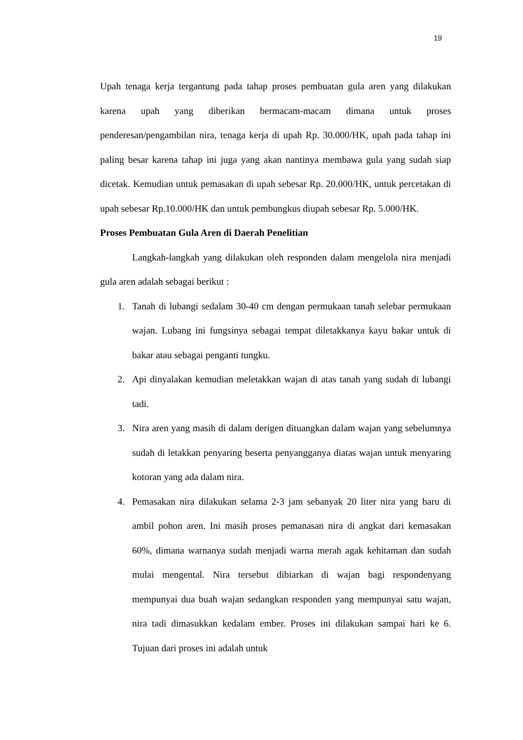19
Upah tenaga kerja tergantung pada tahap proses pembuatan gula aren yang dilakukan karena upah yang diberikan bermacam-macam dimana untuk proses penderesan/pengambilan nira, tenaga kerja di upah Rp. 30.000/HK, upah pada tahap ini paling besar karena tahap ini juga yang akan nantinya membawa gula yang sudah siap dicetak. Kemudian untuk pemasakan di upah sebesar Rp. 20.000/HK, untuk percetakan di upah sebesar Rp.10.000/HK dan untuk pembungkus diupah sebesar Rp. 5.000/HK.
Proses Pembuatan Gula Aren di Daerah Penelitian
Langkah-langkah yang dilakukan oleh responden dalam mengelola nira menjadi gula aren adalah sebagai berikut :
1. Tanah di lubangi sedalam 30-40 cm dengan permukaan tanah selebar permukaan wajan. Lubang ini fungsinya sebagai tempat diletakkanya kayu bakar untuk di bakar atau sebagai penganti tungku.
2. Api dinyalakan kemudian meletakkan wajan di atas tanah yang sudah di lubangi tadi.
3. Nira aren yang masih di dalam derigen dituangkan dalam wajan yang sebelumnya sudah di letakkan penyaring beserta penyangganya diatas wajan untuk menyaring kotoran yang ada dalam nira.
4. Pemasakan nira dilakukan selama 2-3 jam sebanyak 20 liter nira yang baru di ambil pohon aren. Ini masih proses pemanasan nira di angkat dari kemasakan 60%, dimana warnanya sudah menjadi warna merah agak kehitaman dan sudah mulai mengental. Nira tersebut dibiarkan di wajan bagi respondenyang mempunyai dua buah wajan sedangkan responden yang mempunyai satu wajan, nira tadi dimasukkan kedalam ember. Proses ini dilakukan sampai hari ke 6. Tujuan dari proses ini adalah untuk